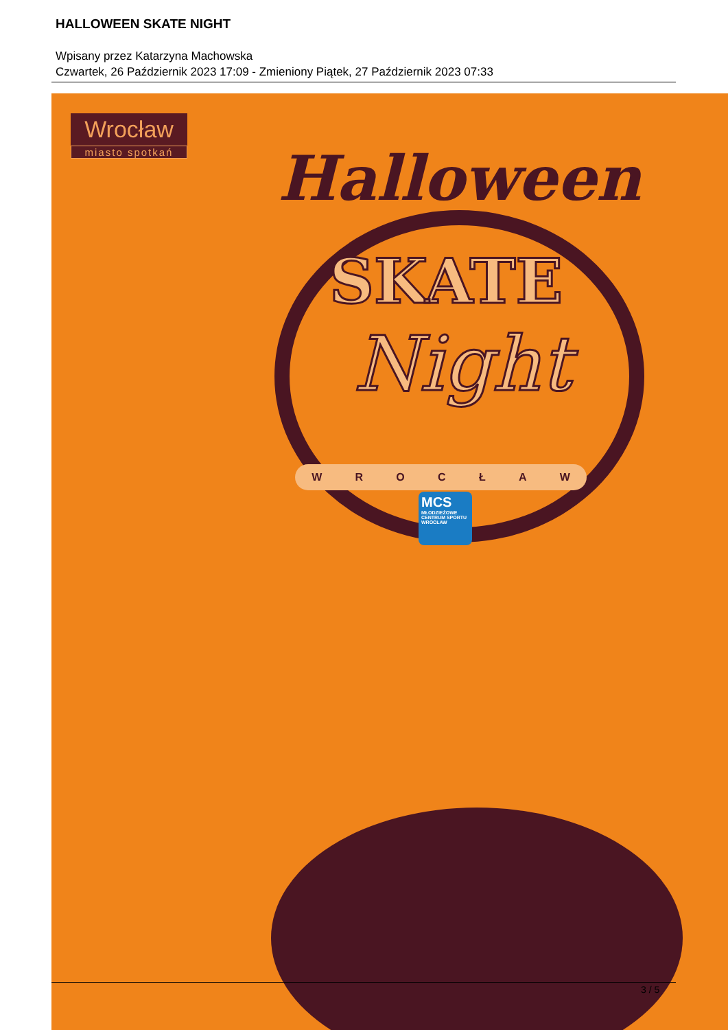HALLOWEEN SKATE NIGHT
Wpisany przez Katarzyna Machowska
Czwartek, 26 Październik 2023 17:09 - Zmieniony Piątek, 27 Październik 2023 07:33
Wrocław
miasto spotkań
Halloween
SKATE
Night
W R O C Ł A W
MCS
MŁODZIEŻOWE CENTRUM SPORTU WROCŁAW
3 / 5